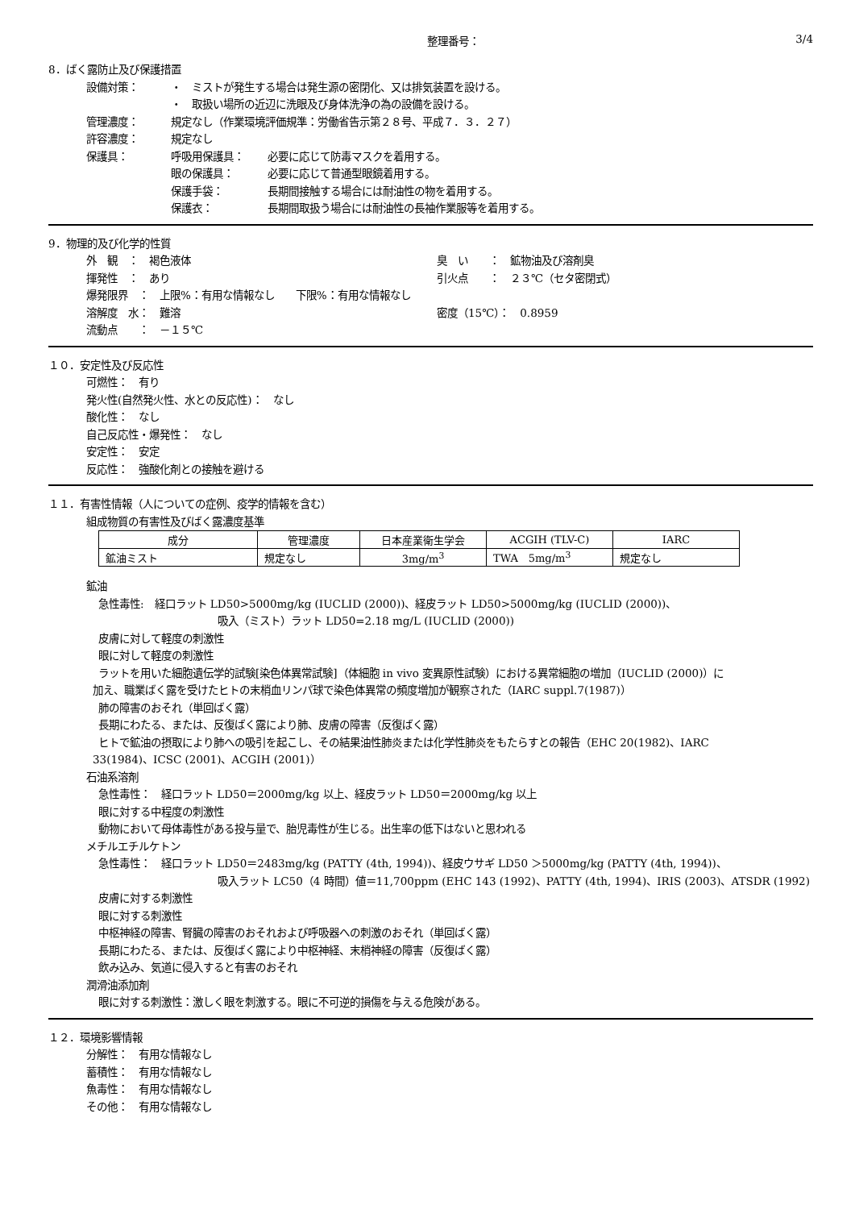整理番号： 3/4
8．ばく露防止及び保護措置
設備対策： ・　ミストが発生する場合は発生源の密閉化、又は排気装置を設ける。
・　取扱い場所の近辺に洗眼及び身体洗浄の為の設備を設ける。
管理濃度： 規定なし（作業環境評価規準：労働省告示第２８号、平成７．３．２７）
許容濃度： 規定なし
保護具： 呼吸用保護具： 必要に応じて防毒マスクを着用する。
眼の保護具： 必要に応じて普通型眼鏡着用する。
保護手袋： 長期間接触する場合には耐油性の物を着用する。
保護衣： 長期間取扱う場合には耐油性の長袖作業服等を着用する。
9．物理的及び化学的性質
外　観　：　褐色液体 臭　い　　：　鉱物油及び溶剤臭
揮発性　：　あり 引火点　　：　２３℃（セタ密閉式）
爆発限界　：　上限%：有用な情報なし　　下限%：有用な情報なし
溶解度　水：　難溶 密度（15℃）：　0.8959
流動点　　：　－１５℃
１０．安定性及び反応性
可燃性：　有り
発火性(自然発火性、水との反応性)：　なし
酸化性：　なし
自己反応性・爆発性：　なし
安定性：　安定
反応性：　強酸化剤との接触を避ける
１１．有害性情報（人についての症例、疫学的情報を含む）
組成物質の有害性及びばく露濃度基準
| 成分 | 管理濃度 | 日本産業衛生学会 | ACGIH (TLV-C) | IARC |
| --- | --- | --- | --- | --- |
| 鉱油ミスト | 規定なし | 3mg/m<sup>3</sup> | TWA 5mg/m<sup>3</sup> | 規定なし |
鉱油
急性毒性:　経口ラット LD50>5000mg/kg (IUCLID (2000))、経皮ラット LD50>5000mg/kg (IUCLID (2000))、
吸入（ミスト）ラット LD50=2.18 mg/L (IUCLID (2000))
皮膚に対して軽度の刺激性
眼に対して軽度の刺激性
ラットを用いた細胞遺伝学的試験[染色体異常試験]（体細胞 in vivo 変異原性試験）における異常細胞の増加（IUCLID (2000)）に
加え、職業ばく露を受けたヒトの末梢血リンパ球で染色体異常の頻度増加が観察された（IARC suppl.7(1987)）
肺の障害のおそれ（単回ばく露）
長期にわたる、または、反復ばく露により肺、皮膚の障害（反復ばく露）
ヒトで鉱油の摂取により肺への吸引を起こし、その結果油性肺炎または化学性肺炎をもたらすとの報告（EHC 20(1982)、IARC
33(1984)、ICSC (2001)、ACGIH (2001)）
石油系溶剤
急性毒性：　経口ラット LD50＝2000mg/kg 以上、経皮ラット LD50＝2000mg/kg 以上
眼に対する中程度の刺激性
動物において母体毒性がある投与量で、胎児毒性が生じる。出生率の低下はないと思われる
メチルエチルケトン
急性毒性：　経口ラット LD50＝2483mg/kg (PATTY (4th, 1994))、経皮ウサギ LD50 ＞5000mg/kg (PATTY (4th, 1994))、
吸入ラット LC50（4 時間）値＝11,700ppm (EHC 143 (1992)、PATTY (4th, 1994)、IRIS (2003)、ATSDR (1992)
皮膚に対する刺激性
眼に対する刺激性
中枢神経の障害、腎臓の障害のおそれおよび呼吸器への刺激のおそれ（単回ばく露）
長期にわたる、または、反復ばく露により中枢神経、末梢神経の障害（反復ばく露）
飲み込み、気道に侵入すると有害のおそれ
潤滑油添加剤
眼に対する刺激性：激しく眼を刺激する。眼に不可逆的損傷を与える危険がある。
１２．環境影響情報
分解性：　有用な情報なし
蓄積性：　有用な情報なし
魚毒性：　有用な情報なし
その他：　有用な情報なし